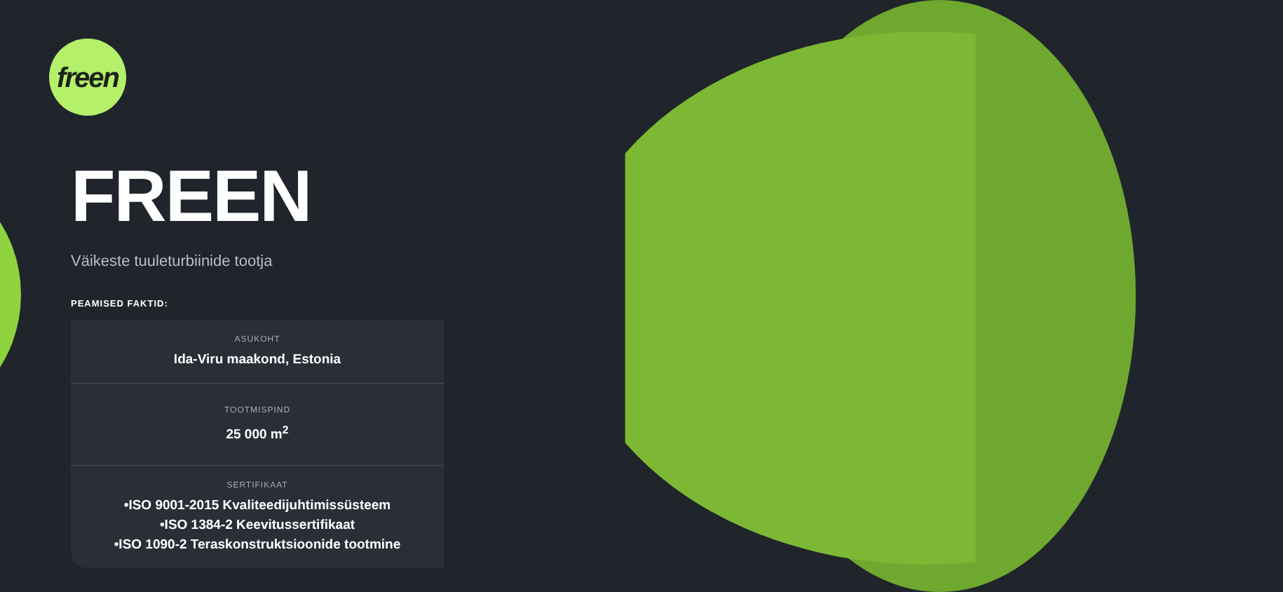freen
FREEN
Väikeste tuuleturbiinide tootja
PEAMISED FAKTID:
| ASUKOHT Ida-Viru maakond, Estonia |
| TOOTMISPIND 25 000 m<sup>2</sup> |
| SERTIFIKAAT •ISO 9001-2015 Kvaliteedijuhtimissüsteem •ISO 1384-2 Keevitussertifikaat •ISO 1090-2 Teraskonstruktsioonide tootmine |